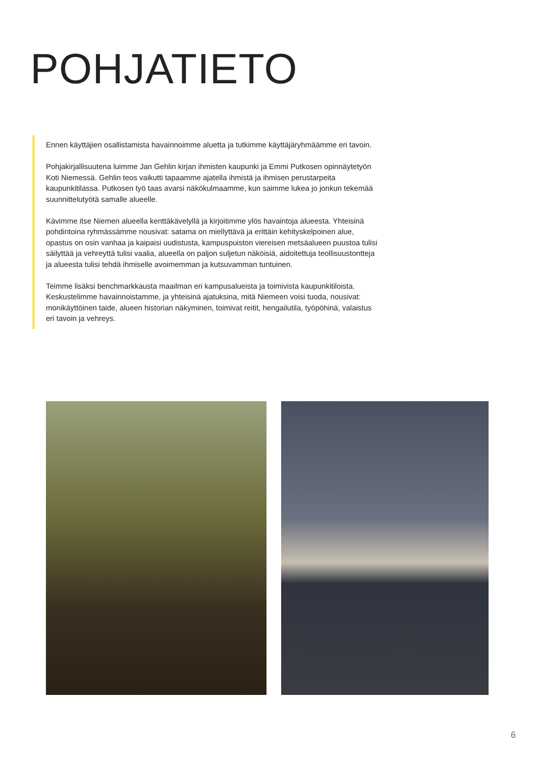POHJATIETO
Ennen käyttäjien osallistamista havainnoimme aluetta ja tutkimme käyttäjäryhmäämme eri tavoin.
Pohjakirjallisuutena luimme Jan Gehlin kirjan ihmisten kaupunki ja Emmi Putkosen opinnäytetyön Koti Niemessä. Gehlin teos vaikutti tapaamme ajatella ihmistä ja ihmisen perustarpeita kaupunkitilassa. Putkosen työ taas avarsi näkökulmaamme, kun saimme lukea jo jonkun tekemää suunnittelutyötä samalle alueelle.
Kävimme itse Niemen alueella kenttäkävelyllä ja kirjoitimme ylös havaintoja alueesta. Yhteisinä pohdintoina ryhmässämme nousivat: satama on miellyttävä ja erittäin kehityskelpoinen alue, opastus on osin vanhaa ja kaipaisi uudistusta, kampuspuiston viereisen metsäalueen puustoa tulisi säilyttää ja vehreyttä tulisi vaalia, alueella on paljon suljetun näköisiä, aidoitettuja teollisuustontteja ja alueesta tulisi tehdä ihmiselle avoimemman ja kutsuvamman tuntuinen.
Teimme lisäksi benchmarkkausta maailman eri kampusalueista ja toimivista kaupunkitiloista. Keskustelimme havainnoistamme, ja yhteisinä ajatuksina, mitä Niemeen voisi tuoda, nousivat: monikäyttöinen taide, alueen historian näkyminen, toimivat reitit, hengailutila, työpöhinä, valaistus eri tavoin ja vehreys.
6